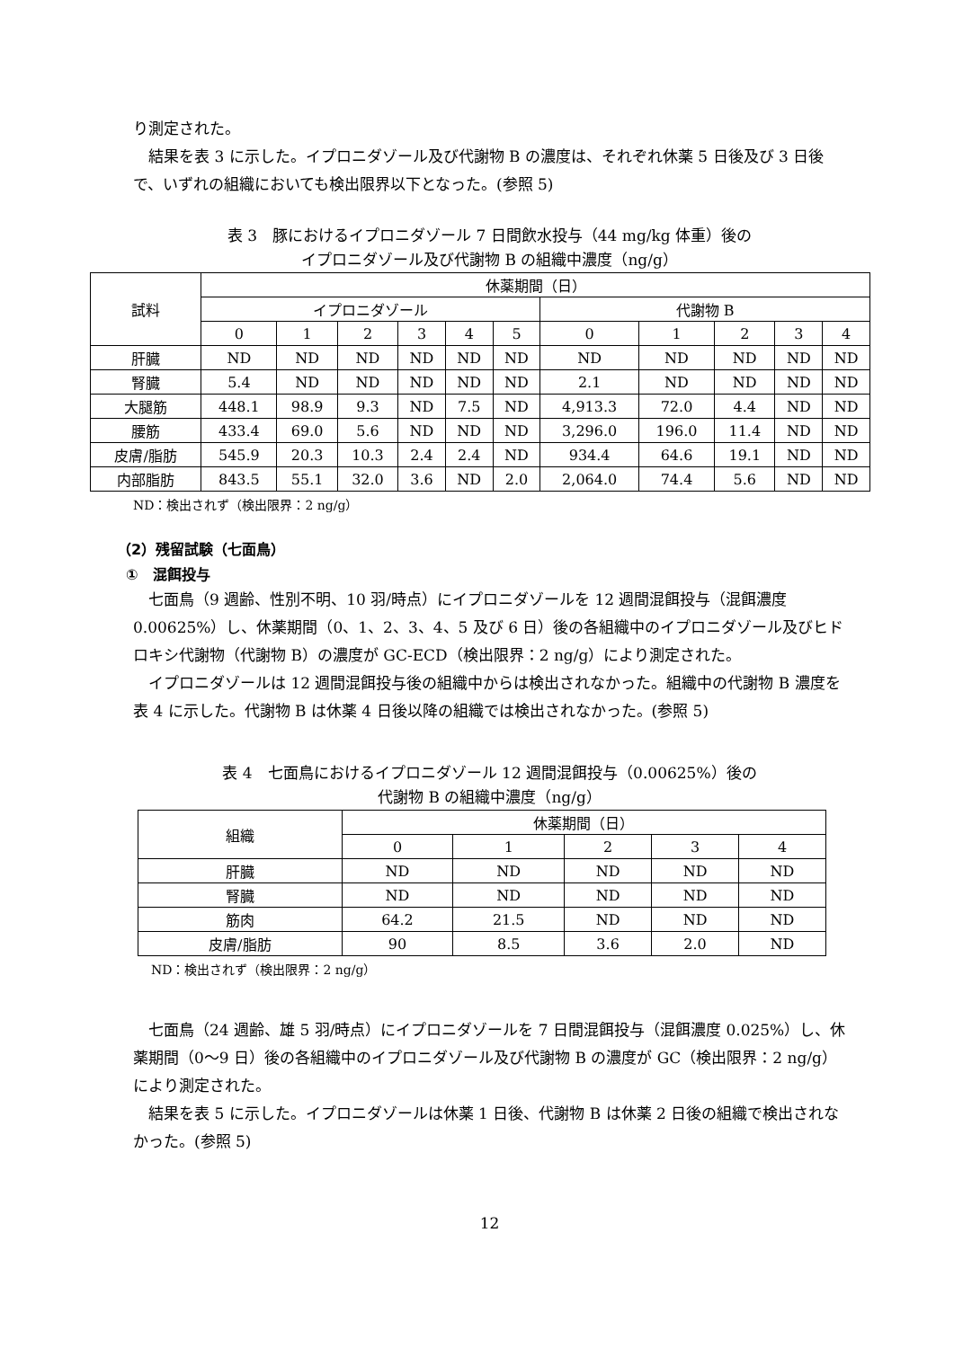り測定された。
結果を表 3 に示した。イプロニダゾール及び代謝物 B の濃度は、それぞれ休薬 5 日後及び 3 日後で、いずれの組織においても検出限界以下となった。(参照 5)
表 3　豚におけるイプロニダゾール 7 日間飲水投与（44 mg/kg 体重）後の
イプロニダゾール及び代謝物 B の組織中濃度（ng/g）
| 試料 | 休薬期間（日） | | | | | | | | | | |
| --- | --- | --- | --- | --- | --- | --- | --- | --- | --- | --- | --- |
| | イプロニダゾール | | | | | | 代謝物 B | | | | |
| | 0 | 1 | 2 | 3 | 4 | 5 | 0 | 1 | 2 | 3 | 4 |
| 肝臓 | ND | ND | ND | ND | ND | ND | ND | ND | ND | ND | ND |
| 腎臓 | 5.4 | ND | ND | ND | ND | ND | 2.1 | ND | ND | ND | ND |
| 大腿筋 | 448.1 | 98.9 | 9.3 | ND | 7.5 | ND | 4,913.3 | 72.0 | 4.4 | ND | ND |
| 腰筋 | 433.4 | 69.0 | 5.6 | ND | ND | ND | 3,296.0 | 196.0 | 11.4 | ND | ND |
| 皮膚/脂肪 | 545.9 | 20.3 | 10.3 | 2.4 | 2.4 | ND | 934.4 | 64.6 | 19.1 | ND | ND |
| 内部脂肪 | 843.5 | 55.1 | 32.0 | 3.6 | ND | 2.0 | 2,064.0 | 74.4 | 5.6 | ND | ND |
ND：検出されず（検出限界：2 ng/g）
（2）残留試験（七面鳥）
①　混餌投与
七面鳥（9 週齢、性別不明、10 羽/時点）にイプロニダゾールを 12 週間混餌投与（混餌濃度 0.00625%）し、休薬期間（0、1、2、3、4、5 及び 6 日）後の各組織中のイプロニダゾール及びヒドロキシ代謝物（代謝物 B）の濃度が GC-ECD（検出限界：2 ng/g）により測定された。
イプロニダゾールは 12 週間混餌投与後の組織中からは検出されなかった。組織中の代謝物 B 濃度を表 4 に示した。代謝物 B は休薬 4 日後以降の組織では検出されなかった。(参照 5)
表 4　七面鳥におけるイプロニダゾール 12 週間混餌投与（0.00625%）後の
代謝物 B の組織中濃度（ng/g）
| 組織 | 休薬期間（日） | | | | |
| --- | --- | --- | --- | --- | --- |
| | 0 | 1 | 2 | 3 | 4 |
| 肝臓 | ND | ND | ND | ND | ND |
| 腎臓 | ND | ND | ND | ND | ND |
| 筋肉 | 64.2 | 21.5 | ND | ND | ND |
| 皮膚/脂肪 | 90 | 8.5 | 3.6 | 2.0 | ND |
ND：検出されず（検出限界：2 ng/g）
七面鳥（24 週齢、雄 5 羽/時点）にイプロニダゾールを 7 日間混餌投与（混餌濃度 0.025%）し、休薬期間（0～9 日）後の各組織中のイプロニダゾール及び代謝物 B の濃度が GC（検出限界：2 ng/g）により測定された。
結果を表 5 に示した。イプロニダゾールは休薬 1 日後、代謝物 B は休薬 2 日後の組織で検出されなかった。(参照 5)
12